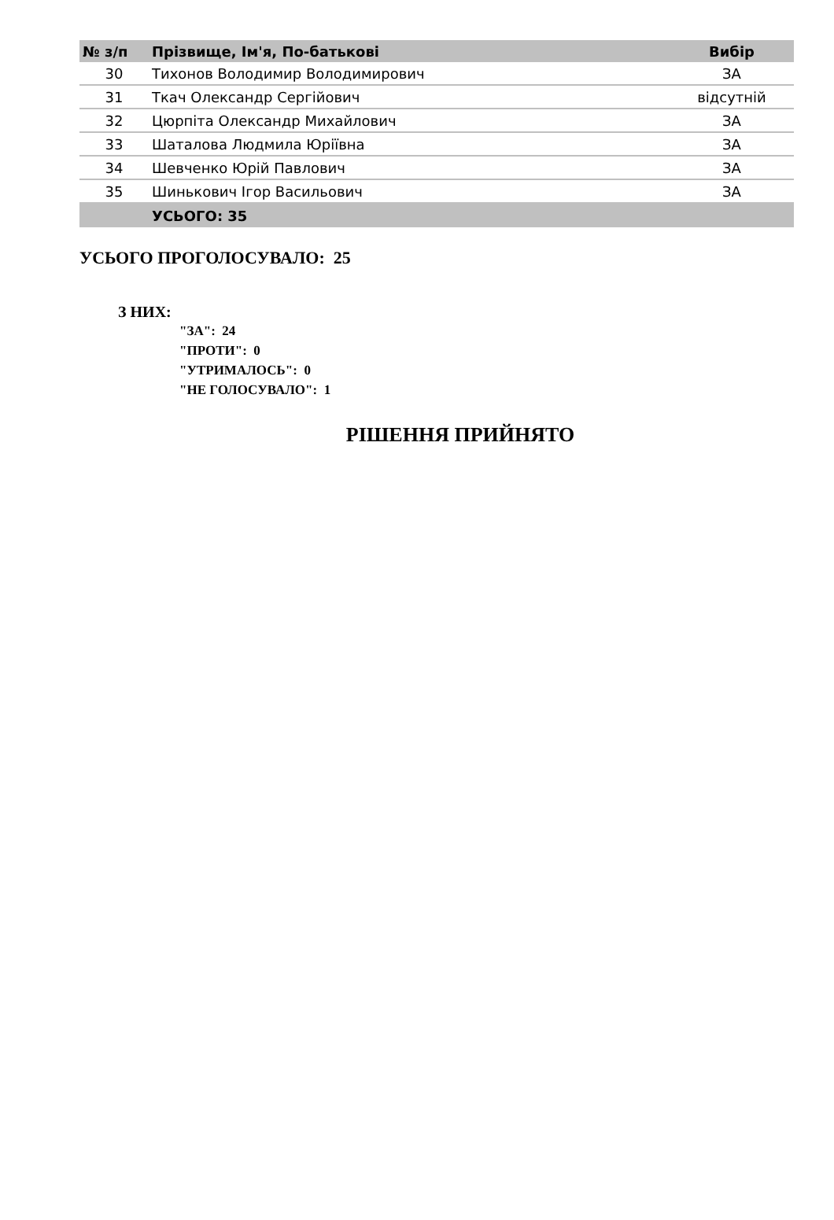| № з/п | Прізвище, Ім'я, По-батькові | Вибір |
| --- | --- | --- |
| 30 | Тихонов Володимир Володимирович | ЗА |
| 31 | Ткач Олександр Сергійович | відсутній |
| 32 | Цюрпіта Олександр Михайлович | ЗА |
| 33 | Шаталова Людмила Юріївна | ЗА |
| 34 | Шевченко Юрій Павлович | ЗА |
| 35 | Шинькович Ігор Васильович | ЗА |
| | УСЬОГО: 35 | |
УСЬОГО ПРОГОЛОСУВАЛО: 25
З НИХ:
"ЗА": 24
"ПРОТИ": 0
"УТРИМАЛОСЬ": 0
"НЕ ГОЛОСУВАЛО": 1
РІШЕННЯ ПРИЙНЯТО